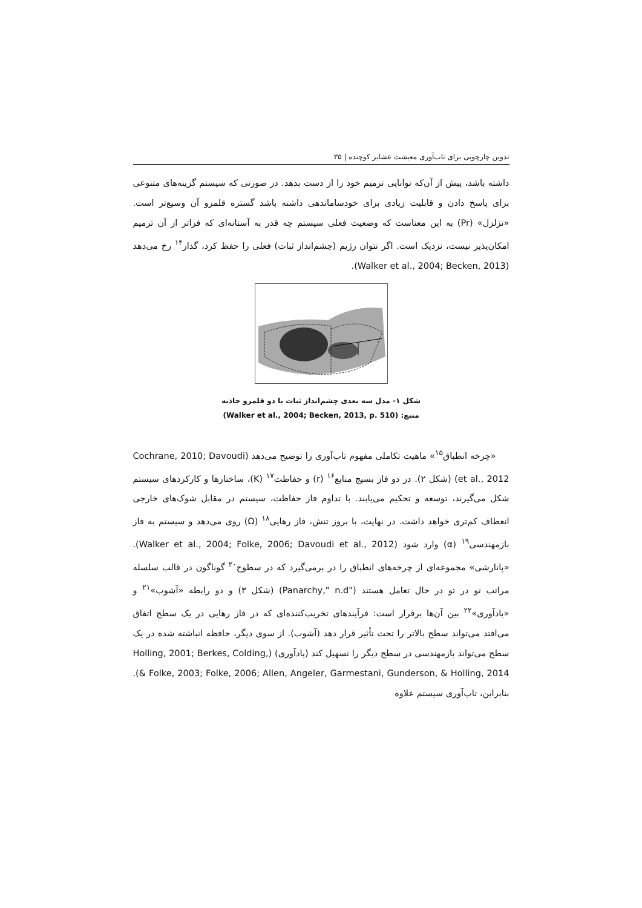تدوین چارچوبی برای تاب‌آوری معیشت عشایر کوچنده | ۳۵
داشته باشد، پیش از آن‌که توانایی ترمیم خود را از دست بدهد. در صورتی که سیستم گزینه‌های متنوعی برای پاسخ دادن و قابلیت زیادی برای خودساماندهی داشته باشد گستره قلمرو آن وسیع‌تر است. «تزلزل» (Pr) به این معناست که وضعیت فعلی سیستم چه قدر به آستانه‌ای که فراتر از آن ترمیم امکان‌پذیر نیست، نزدیک است. اگر نتوان رژیم (چشم‌انداز ثبات) فعلی را حفظ کرد، گذار<sup>۱۴</sup> رخ می‌دهد (Walker et al., 2004; Becken, 2013).
شکل ۱- مدل سه بعدی چشم‌انداز ثبات با دو قلمرو جاذبه
منبع: (Walker et al., 2004; Becken, 2013, p. 510)
«چرخه انطباق<sup>۱۵</sup>» ماهیت تکاملی مفهوم تاب‌آوری را توضیح می‌دهد (Cochrane, 2010; Davoudi et al., 2012) (شکل ۲). در دو فاز بسیج منابع<sup>۱۶</sup> (r) و حفاظت<sup>۱۷</sup> (K)، ساختارها و کارکردهای سیستم شکل می‌گیرند، توسعه و تحکیم می‌یابند. با تداوم فاز حفاظت، سیستم در مقابل شوک‌های خارجی انعطاف کم‌تری خواهد داشت. در نهایت، با بروز تنش، فاز رهایی<sup>۱۸</sup> (Ω) روی می‌دهد و سیستم به فاز بازمهندسی<sup>۱۹</sup> (α) وارد شود (Walker et al., 2004; Folke, 2006; Davoudi et al., 2012). «پانارشی» مجموعه‌ای از چرخه‌های انطباق را در برمی‌گیرد که در سطوح<sup>۲۰</sup> گوناگون در قالب سلسله مراتب تو در تو در حال تعامل هستند ("Panarchy," n.d) (شکل ۳) و دو رابطه «آشوب»<sup>۲۱</sup> و «یادآوری»<sup>۲۲</sup> بین آن‌ها برقرار است: فرآیندهای تخریب‌کننده‌ای که در فاز رهایی در یک سطح اتفاق می‌افتد می‌تواند سطح بالاتر را تحت تأثیر قرار دهد (آشوب). از سوی دیگر، حافظه انباشته شده در یک سطح می‌تواند بازمهندسی در سطح دیگر را تسهیل کند (یادآوری) (Holling, 2001; Berkes, Colding, & Folke, 2003; Folke, 2006; Allen, Angeler, Garmestani, Gunderson, & Holling, 2014). بنابراین، تاب‌آوری سیستم علاوه